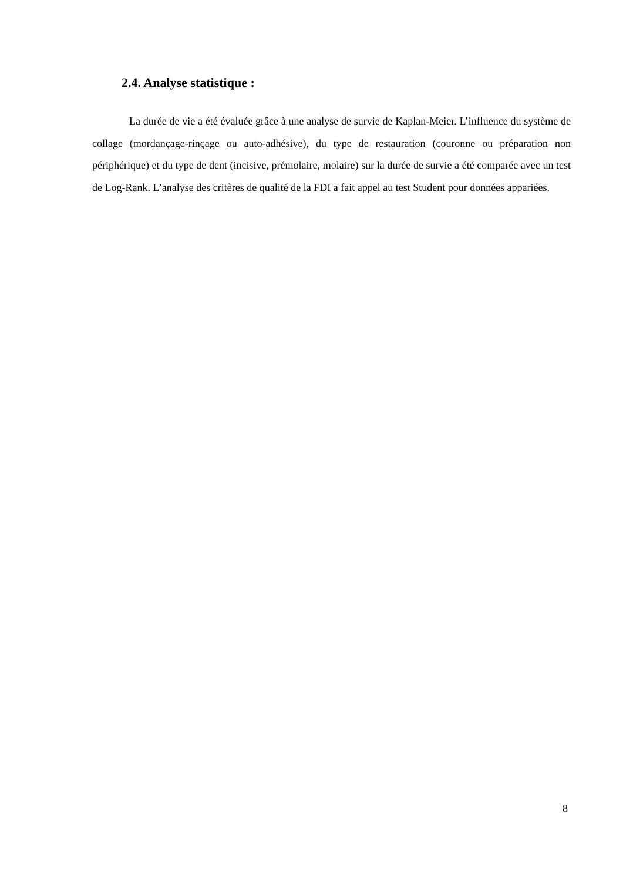2.4. Analyse statistique :
La durée de vie a été évaluée grâce à une analyse de survie de Kaplan-Meier. L’influence du système de collage (mordançage-rinçage ou auto-adhésive), du type de restauration (couronne ou préparation non périphérique) et du type de dent (incisive, prémolaire, molaire) sur la durée de survie a été comparée avec un test de Log-Rank. L’analyse des critères de qualité de la FDI a fait appel au test Student pour données appariées.
8